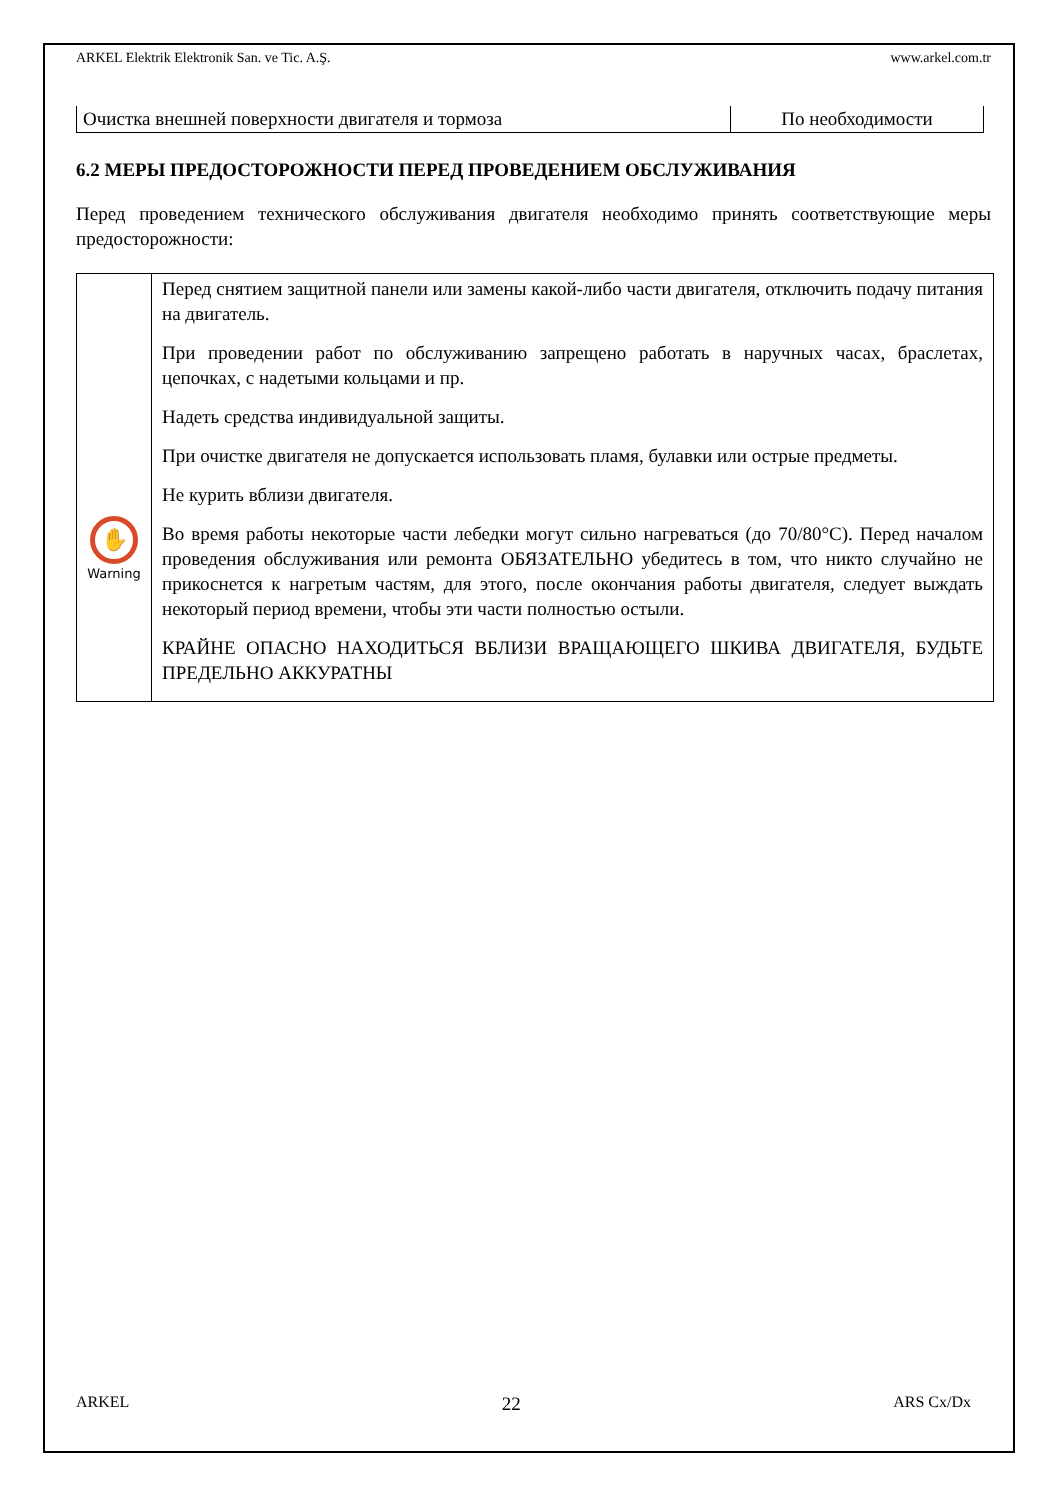ARKEL Elektrik Elektronik San. ve Tic. A.Ş. www.arkel.com.tr
| Очистка внешней поверхности двигателя и тормоза | По необходимости |
6.2 МЕРЫ ПРЕДОСТОРОЖНОСТИ ПЕРЕД ПРОВЕДЕНИЕМ ОБСЛУЖИВАНИЯ
Перед проведением технического обслуживания двигателя необходимо принять соответствующие меры предосторожности:
| ✋ Warning | Перед снятием защитной панели или замены какой-либо части двигателя, отключить подачу питания на двигатель. При проведении работ по обслуживанию запрещено работать в наручных часах, браслетах, цепочках, с надетыми кольцами и пр. Надеть средства индивидуальной защиты. При очистке двигателя не допускается использовать пламя, булавки или острые предметы. Не курить вблизи двигателя. Во время работы некоторые части лебедки могут сильно нагреваться (до 70/80°C). Перед началом проведения обслуживания или ремонта ОБЯЗАТЕЛЬНО убедитесь в том, что никто случайно не прикоснется к нагретым частям, для этого, после окончания работы двигателя, следует выждать некоторый период времени, чтобы эти части полностью остыли. КРАЙНЕ ОПАСНО НАХОДИТЬСЯ ВБЛИЗИ ВРАЩАЮЩЕГО ШКИВА ДВИГАТЕЛЯ, БУДЬТЕ ПРЕДЕЛЬНО АККУРАТНЫ |
ARKEL 22 ARS Cx/Dx